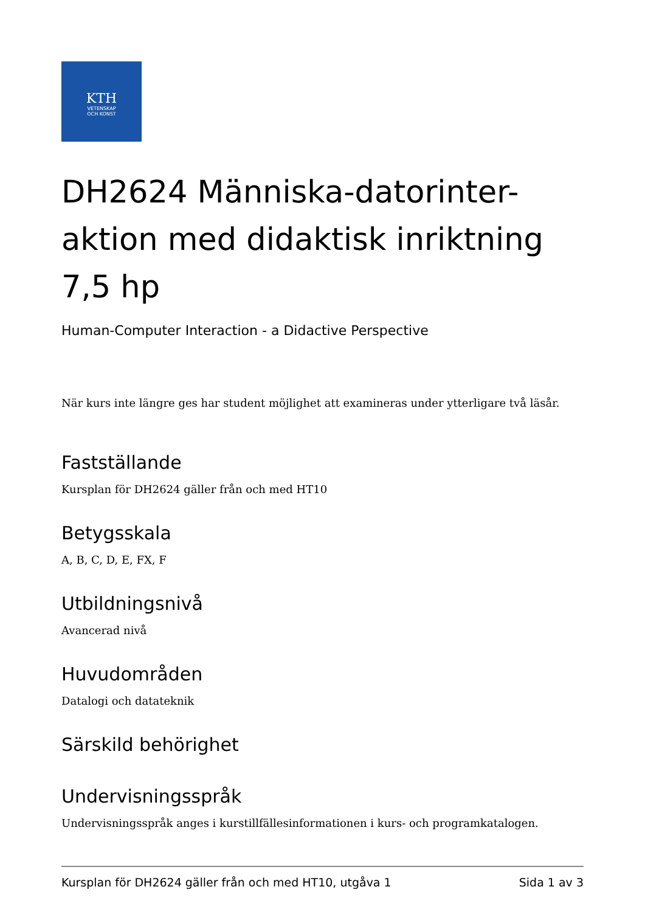KTH
VETENSKAP
OCH KONST
DH2624 Människa-datorinter-aktion med didaktisk inriktning 7,5 hp
Human-Computer Interaction - a Didactive Perspective
När kurs inte längre ges har student möjlighet att examineras under ytterligare två läsår.
Fastställande
Kursplan för DH2624 gäller från och med HT10
Betygsskala
A, B, C, D, E, FX, F
Utbildningsnivå
Avancerad nivå
Huvudområden
Datalogi och datateknik
Särskild behörighet
Undervisningsspråk
Undervisningsspråk anges i kurstillfällesinformationen i kurs- och programkatalogen.
Kursplan för DH2624 gäller från och med HT10, utgåva 1 Sida 1 av 3